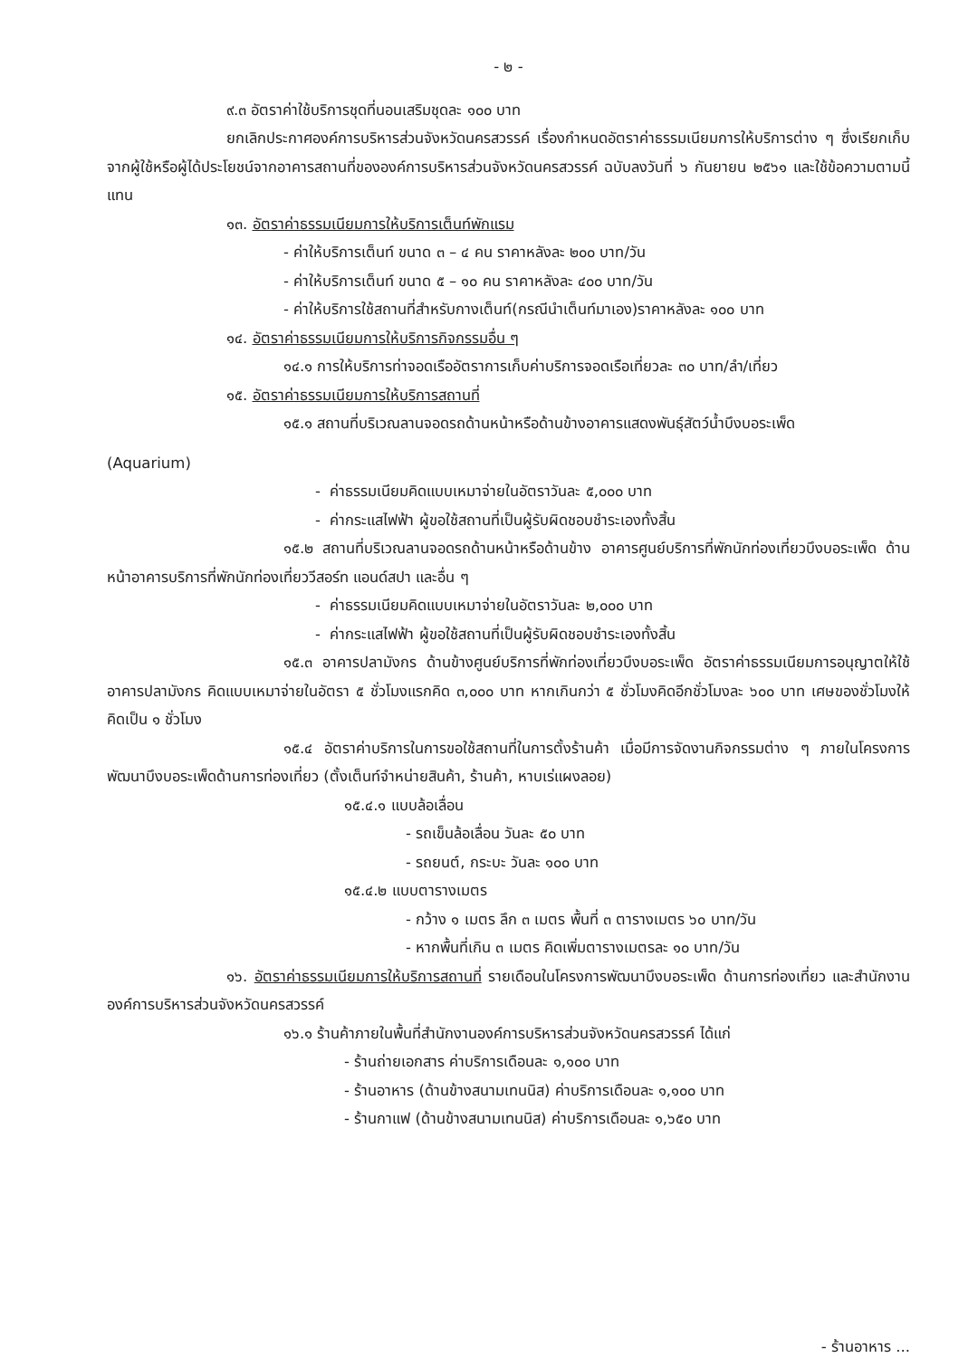- ๒ -
๙.๓ อัตราค่าใช้บริการชุดที่นอนเสริมชุดละ ๑๐๐ บาท
ยกเลิกประกาศองค์การบริหารส่วนจังหวัดนครสวรรค์ เรื่องกำหนดอัตราค่าธรรมเนียมการให้บริการต่าง ๆ ซึ่งเรียกเก็บจากผู้ใช้หรือผู้ได้ประโยชน์จากอาคารสถานที่ขององค์การบริหารส่วนจังหวัดนครสวรรค์ ฉบับลงวันที่ ๖ กันยายน ๒๕๖๑ และใช้ข้อความตามนี้แทน
๑๓. อัตราค่าธรรมเนียมการให้บริการเต็นท์พักแรม
- ค่าให้บริการเต็นท์ ขนาด ๓ – ๔ คน ราคาหลังละ ๒๐๐ บาท/วัน
- ค่าให้บริการเต็นท์ ขนาด ๕ – ๑๐ คน ราคาหลังละ ๔๐๐ บาท/วัน
- ค่าให้บริการใช้สถานที่สำหรับกางเต็นท์(กรณีนำเต็นท์มาเอง)ราคาหลังละ ๑๐๐ บาท
๑๔. อัตราค่าธรรมเนียมการให้บริการกิจกรรมอื่น ๆ
๑๔.๑ การให้บริการท่าจอดเรืออัตราการเก็บค่าบริการจอดเรือเที่ยวละ ๓๐ บาท/ลำ/เที่ยว
๑๕. อัตราค่าธรรมเนียมการให้บริการสถานที่
๑๕.๑ สถานที่บริเวณลานจอดรถด้านหน้าหรือด้านข้างอาคารแสดงพันธุ์สัตว์น้ำบึงบอระเพ็ด
(Aquarium)
- ค่าธรรมเนียมคิดแบบเหมาจ่ายในอัตราวันละ ๕,๐๐๐ บาท
- ค่ากระแสไฟฟ้า ผู้ขอใช้สถานที่เป็นผู้รับผิดชอบชำระเองทั้งสิ้น
๑๕.๒ สถานที่บริเวณลานจอดรถด้านหน้าหรือด้านข้าง อาคารศูนย์บริการที่พักนักท่องเที่ยวบึงบอระเพ็ด ด้านหน้าอาคารบริการที่พักนักท่องเที่ยววีสอร์ท แอนด์สปา และอื่น ๆ
- ค่าธรรมเนียมคิดแบบเหมาจ่ายในอัตราวันละ ๒,๐๐๐ บาท
- ค่ากระแสไฟฟ้า ผู้ขอใช้สถานที่เป็นผู้รับผิดชอบชำระเองทั้งสิ้น
๑๕.๓ อาคารปลามังกร ด้านข้างศูนย์บริการที่พักท่องเที่ยวบึงบอระเพ็ด อัตราค่าธรรมเนียมการอนุญาตให้ใช้อาคารปลามังกร คิดแบบเหมาจ่ายในอัตรา ๕ ชั่วโมงแรกคิด ๓,๐๐๐ บาท หากเกินกว่า ๕ ชั่วโมงคิดอีกชั่วโมงละ ๖๐๐ บาท เศษของชั่วโมงให้คิดเป็น ๑ ชั่วโมง
๑๕.๔ อัตราค่าบริการในการขอใช้สถานที่ในการตั้งร้านค้า เมื่อมีการจัดงานกิจกรรมต่าง ๆ ภายในโครงการพัฒนาบึงบอระเพ็ดด้านการท่องเที่ยว (ตั้งเต็นท์จำหน่ายสินค้า, ร้านค้า, หาบเร่แผงลอย)
๑๕.๔.๑ แบบล้อเลื่อน
- รถเข็นล้อเลื่อน วันละ ๕๐ บาท
- รถยนต์, กระบะ วันละ ๑๐๐ บาท
๑๕.๔.๒ แบบตารางเมตร
- กว้าง ๑ เมตร ลึก ๓ เมตร พื้นที่ ๓ ตารางเมตร ๖๐ บาท/วัน
- หากพื้นที่เกิน ๓ เมตร คิดเพิ่มตารางเมตรละ ๑๐ บาท/วัน
๑๖. อัตราค่าธรรมเนียมการให้บริการสถานที่ รายเดือนในโครงการพัฒนาบึงบอระเพ็ด ด้านการท่องเที่ยว และสำนักงานองค์การบริหารส่วนจังหวัดนครสวรรค์
๑๖.๑ ร้านค้าภายในพื้นที่สำนักงานองค์การบริหารส่วนจังหวัดนครสวรรค์ ได้แก่
- ร้านถ่ายเอกสาร ค่าบริการเดือนละ ๑,๑๐๐ บาท
- ร้านอาหาร (ด้านข้างสนามเทนนิส) ค่าบริการเดือนละ ๑,๑๐๐ บาท
- ร้านกาแฟ (ด้านข้างสนามเทนนิส) ค่าบริการเดือนละ ๑,๖๕๐ บาท
- ร้านอาหาร ...